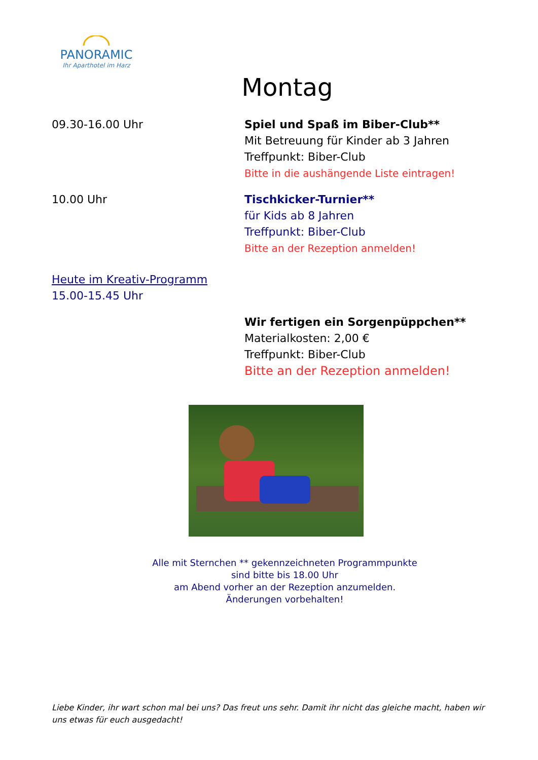PANORAMIC
Ihr Aparthotel im Harz
Montag
09.30-16.00 Uhr Spiel und Spaß im Biber-Club**
Mit Betreuung für Kinder ab 3 Jahren
Treffpunkt: Biber-Club
Bitte in die aushängende Liste eintragen!
10.00 Uhr Tischkicker-Turnier**
für Kids ab 8 Jahren
Treffpunkt: Biber-Club
Bitte an der Rezeption anmelden!
Heute im Kreativ-Programm
15.00-15.45 Uhr
Wir fertigen ein Sorgenpüppchen**
Materialkosten: 2,00 €
Treffpunkt: Biber-Club
Bitte an der Rezeption anmelden!
Alle mit Sternchen ** gekennzeichneten Programmpunkte
sind bitte bis 18.00 Uhr
am Abend vorher an der Rezeption anzumelden.
Änderungen vorbehalten!
Liebe Kinder, ihr wart schon mal bei uns? Das freut uns sehr. Damit ihr nicht das gleiche macht, haben wir uns etwas für euch ausgedacht!